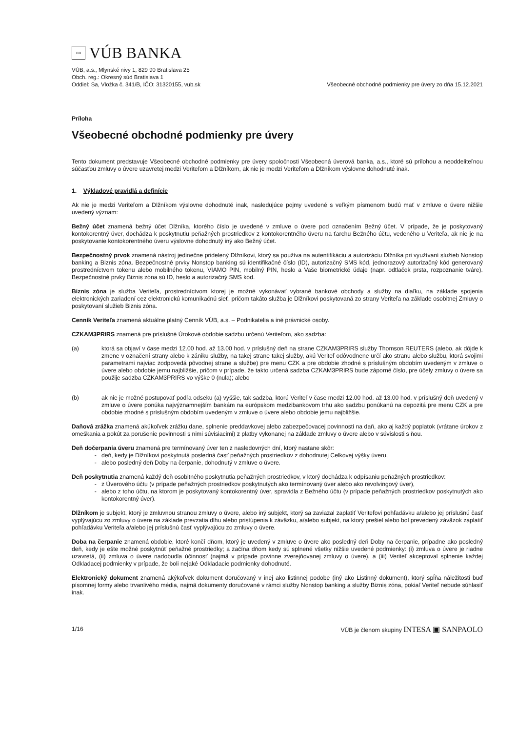nn
VÚB BANKA
VÚB, a.s., Mlynské nivy 1, 829 90 Bratislava 25
Obch. reg.: Okresný súd Bratislava 1
Oddiel: Sa, Vložka č. 341/B, IČO: 31320155, vub.sk
Všeobecné obchodné podmienky pre úvery zo dňa 15.12.2021
Príloha
Všeobecné obchodné podmienky pre úvery
Tento dokument predstavuje Všeobecné obchodné podmienky pre úvery spoločnosti Všeobecná úverová banka, a.s., ktoré sú prílohou a neoddeliteľnou súčasťou zmluvy o úvere uzavretej medzi Veriteľom a Dlžníkom, ak nie je medzi Veriteľom a Dlžníkom výslovne dohodnuté inak.
1. Výkladové pravidlá a definície
Ak nie je medzi Veriteľom a Dlžníkom výslovne dohodnuté inak, nasledujúce pojmy uvedené s veľkým písmenom budú mať v zmluve o úvere nižšie uvedený význam:
Bežný účet znamená bežný účet Dlžníka, ktorého číslo je uvedené v zmluve o úvere pod označením Bežný účet. V prípade, že je poskytovaný kontokorentný úver, dochádza k poskytnutiu peňažných prostriedkov z kontokorentného úveru na ťarchu Bežného účtu, vedeného u Veriteľa, ak nie je na poskytovanie kontokorentného úveru výslovne dohodnutý iný ako Bežný účet.
Bezpečnostný prvok znamená nástroj jedinečne pridelený Dlžníkovi, ktorý sa používa na autentifikáciu a autorizáciu Dlžníka pri využívaní služieb Nonstop banking a Biznis zóna. Bezpečnostné prvky Nonstop banking sú identifikačné číslo (ID), autorizačný SMS kód, jednorazový autorizačný kód generovaný prostredníctvom tokenu alebo mobilného tokenu, VIAMO PIN, mobilný PIN, heslo a Vaše biometrické údaje (napr. odtlačok prsta, rozpoznanie tváre). Bezpečnostné prvky Biznis zóna sú ID, heslo a autorizačný SMS kód.
Biznis zóna je služba Veriteľa, prostredníctvom ktorej je možné vykonávať vybrané bankové obchody a služby na diaľku, na základe spojenia elektronických zariadení cez elektronickú komunikačnú sieť, pričom takáto služba je Dlžníkovi poskytovaná zo strany Veriteľa na základe osobitnej Zmluvy o poskytovaní služieb Biznis zóna.
Cenník Veriteľa znamená aktuálne platný Cenník VÚB, a.s. – Podnikatelia a iné právnické osoby.
CZKAM3PRIRS znamená pre príslušné Úrokové obdobie sadzbu určenú Veriteľom, ako sadzba:
(a) ktorá sa objaví v čase medzi 12.00 hod. až 13.00 hod. v príslušný deň na strane CZKAM3PRIRS služby Thomson REUTERS (alebo, ak dôjde k zmene v označení strany alebo k zániku služby, na takej strane takej služby, akú Veriteľ odôvodnene určí ako stranu alebo službu, ktorá svojimi parametrami najviac zodpovedá pôvodnej strane a službe) pre menu CZK a pre obdobie zhodné s príslušným obdobím uvedeným v zmluve o úvere alebo obdobie jemu najbližšie, pričom v prípade, že takto určená sadzba CZKAM3PRIRS bude záporné číslo, pre účely zmluvy o úvere sa použije sadzba CZKAM3PRIRS vo výške 0 (nula); alebo
(b) ak nie je možné postupovať podľa odseku (a) vyššie, tak sadzba, ktorú Veriteľ v čase medzi 12.00 hod. až 13.00 hod. v príslušný deň uvedený v zmluve o úvere ponúka najvýznamnejším bankám na európskom medzibankovom trhu ako sadzbu ponúkanú na depozitá pre menu CZK a pre obdobie zhodné s príslušným obdobím uvedeným v zmluve o úvere alebo obdobie jemu najbližšie.
Daňová zrážka znamená akúkoľvek zrážku dane, splnenie preddavkovej alebo zabezpečovacej povinnosti na daň, ako aj každý poplatok (vrátane úrokov z omeškania a pokút za porušenie povinnosti s nimi súvisiacimi) z platby vykonanej na základe zmluvy o úvere alebo v súvislosti s ňou.
Deň dočerpania úveru znamená pre termínovaný úver ten z nasledovných dní, ktorý nastane skôr:
deň, kedy je Dlžníkovi poskytnutá posledná časť peňažných prostriedkov z dohodnutej Celkovej výšky úveru,
alebo posledný deň Doby na čerpanie, dohodnutý v zmluve o úvere.
Deň poskytnutia znamená každý deň osobitného poskytnutia peňažných prostriedkov, v ktorý dochádza k odpísaniu peňažných prostriedkov:
z Úverového účtu (v prípade peňažných prostriedkov poskytnutých ako termínovaný úver alebo ako revolvingový úver),
alebo z toho účtu, na ktorom je poskytovaný kontokorentný úver, spravidla z Bežného účtu (v prípade peňažných prostriedkov poskytnutých ako kontokorentný úver).
Dlžníkom je subjekt, ktorý je zmluvnou stranou zmluvy o úvere, alebo iný subjekt, ktorý sa zaviazal zaplatiť Veriteľovi pohľadávku a/alebo jej príslušnú časť vyplývajúcu zo zmluvy o úvere na základe prevzatia dlhu alebo pristúpenia k záväzku, a/alebo subjekt, na ktorý prešiel alebo bol prevedený záväzok zaplatiť pohľadávku Veriteľa a/alebo jej príslušnú časť vyplývajúcu zo zmluvy o úvere.
Doba na čerpanie znamená obdobie, ktoré končí dňom, ktorý je uvedený v zmluve o úvere ako posledný deň Doby na čerpanie, prípadne ako posledný deň, kedy je ešte možné poskytnúť peňažné prostriedky; a začína dňom kedy sú splnené všetky nižšie uvedené podmienky: (i) zmluva o úvere je riadne uzavretá, (ii) zmluva o úvere nadobudla účinnosť (najmä v prípade povinne zverejňovanej zmluvy o úvere), a (iii) Veriteľ akceptoval splnenie každej Odkladacej podmienky v prípade, že boli nejaké Odkladacie podmienky dohodnuté.
Elektronický dokument znamená akýkoľvek dokument doručovaný v inej ako listinnej podobe (iný ako Listinný dokument), ktorý spĺňa náležitosti buď písomnej formy alebo trvanlivého média, najmä dokumenty doručované v rámci služby Nonstop banking a služby Biznis zóna, pokiaľ Veriteľ nebude súhlasiť inak.
1/16 VÚB je členom skupiny INTESA ▣ SANPAOLO